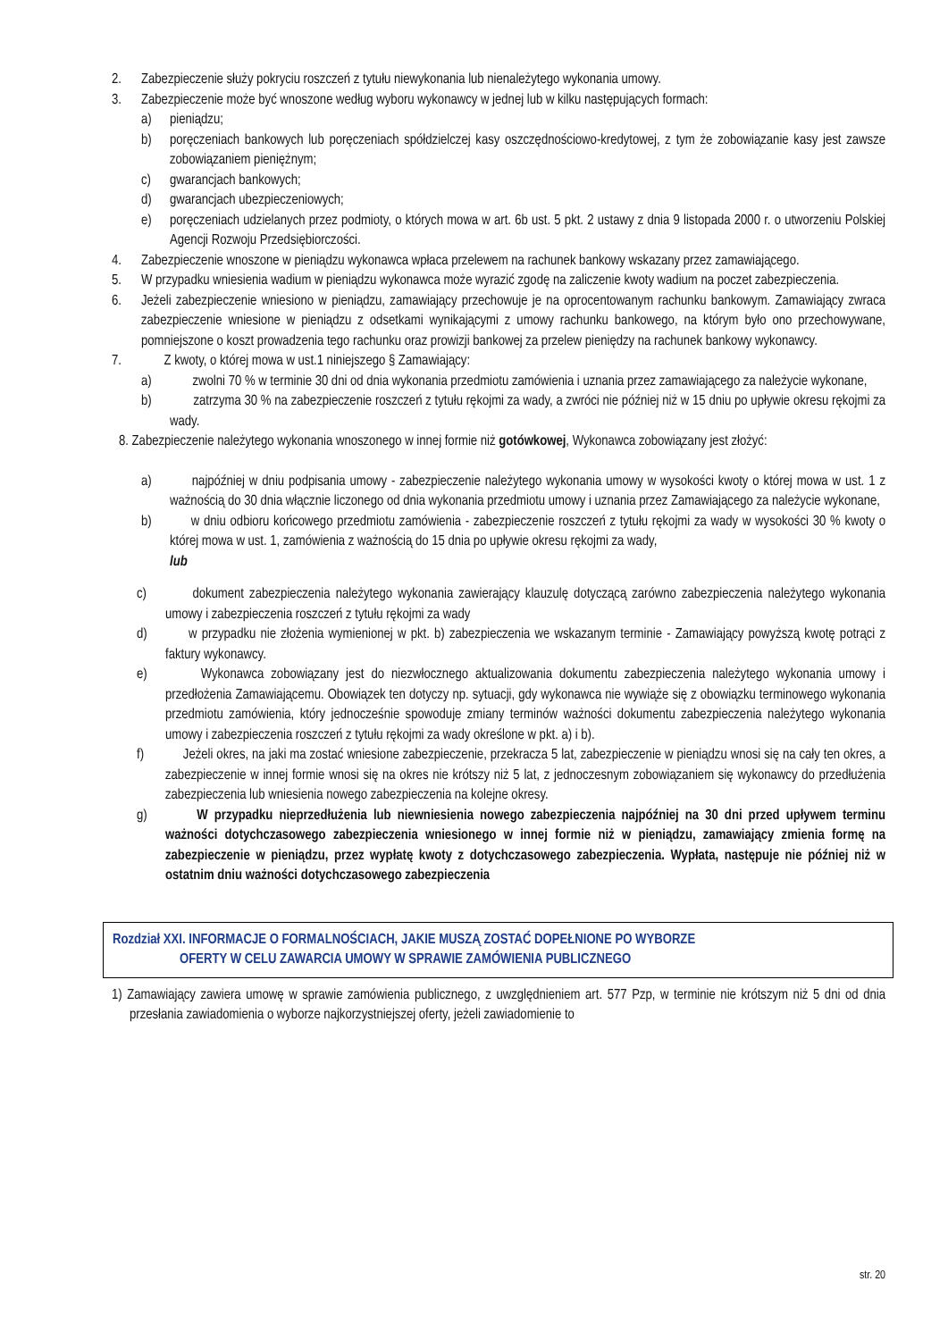2. Zabezpieczenie służy pokryciu roszczeń z tytułu niewykonania lub nienależytego wykonania umowy.
3. Zabezpieczenie może być wnoszone według wyboru wykonawcy w jednej lub w kilku następujących formach:
a) pieniądzu;
b) poręczeniach bankowych lub poręczeniach spółdzielczej kasy oszczędnościowo-kredytowej, z tym że zobowiązanie kasy jest zawsze zobowiązaniem pieniężnym;
c) gwarancjach bankowych;
d) gwarancjach ubezpieczeniowych;
e) poręczeniach udzielanych przez podmioty, o których mowa w art. 6b ust. 5 pkt. 2 ustawy z dnia 9 listopada 2000 r. o utworzeniu Polskiej Agencji Rozwoju Przedsiębiorczości.
4. Zabezpieczenie wnoszone w pieniądzu wykonawca wpłaca przelewem na rachunek bankowy wskazany przez zamawiającego.
5. W przypadku wniesienia wadium w pieniądzu wykonawca może wyrazić zgodę na zaliczenie kwoty wadium na poczet zabezpieczenia.
6. Jeżeli zabezpieczenie wniesiono w pieniądzu, zamawiający przechowuje je na oprocentowanym rachunku bankowym. Zamawiający zwraca zabezpieczenie wniesione w pieniądzu z odsetkami wynikającymi z umowy rachunku bankowego, na którym było ono przechowywane, pomniejszone o koszt prowadzenia tego rachunku oraz prowizji bankowej za przelew pieniędzy na rachunek bankowy wykonawcy.
7. Z kwoty, o której mowa w ust.1 niniejszego § Zamawiający:
a) zwolni 70 % w terminie 30 dni od dnia wykonania przedmiotu zamówienia i uznania przez zamawiającego za należycie wykonane,
b) zatrzyma 30 % na zabezpieczenie roszczeń z tytułu rękojmi za wady, a zwróci nie później niż w 15 dniu po upływie okresu rękojmi za wady.
8. Zabezpieczenie należytego wykonania wnoszonego w innej formie niż gotówkowej, Wykonawca zobowiązany jest złożyć:
a) najpóźniej w dniu podpisania umowy - zabezpieczenie należytego wykonania umowy w wysokości kwoty o której mowa w ust. 1 z ważnością do 30 dnia włącznie liczonego od dnia wykonania przedmiotu umowy i uznania przez Zamawiającego za należycie wykonane,
b) w dniu odbioru końcowego przedmiotu zamówienia - zabezpieczenie roszczeń z tytułu rękojmi za wady w wysokości 30 % kwoty o której mowa w ust. 1, zamówienia z ważnością do 15 dnia po upływie okresu rękojmi za wady,
lub
c) dokument zabezpieczenia należytego wykonania zawierający klauzulę dotyczącą zarówno zabezpieczenia należytego wykonania umowy i zabezpieczenia roszczeń z tytułu rękojmi za wady
d) w przypadku nie złożenia wymienionej w pkt. b) zabezpieczenia we wskazanym terminie - Zamawiający powyższą kwotę potrąci z faktury wykonawcy.
e) Wykonawca zobowiązany jest do niezwłocznego aktualizowania dokumentu zabezpieczenia należytego wykonania umowy i przedłożenia Zamawiającemu. Obowiązek ten dotyczy np. sytuacji, gdy wykonawca nie wywiąże się z obowiązku terminowego wykonania przedmiotu zamówienia, który jednocześnie spowoduje zmiany terminów ważności dokumentu zabezpieczenia należytego wykonania umowy i zabezpieczenia roszczeń z tytułu rękojmi za wady określone w pkt. a) i b).
f) Jeżeli okres, na jaki ma zostać wniesione zabezpieczenie, przekracza 5 lat, zabezpieczenie w pieniądzu wnosi się na cały ten okres, a zabezpieczenie w innej formie wnosi się na okres nie krótszy niż 5 lat, z jednoczesnym zobowiązaniem się wykonawcy do przedłużenia zabezpieczenia lub wniesienia nowego zabezpieczenia na kolejne okresy.
g) W przypadku nieprzedłużenia lub niewniesienia nowego zabezpieczenia najpóźniej na 30 dni przed upływem terminu ważności dotychczasowego zabezpieczenia wniesionego w innej formie niż w pieniądzu, zamawiający zmienia formę na zabezpieczenie w pieniądzu, przez wypłatę kwoty z dotychczasowego zabezpieczenia. Wypłata, następuje nie później niż w ostatnim dniu ważności dotychczasowego zabezpieczenia
Rozdział XXI. INFORMACJE O FORMALNOŚCIACH, JAKIE MUSZĄ ZOSTAĆ DOPEŁNIONE PO WYBORZE
OFERTY W CELU ZAWARCIA UMOWY W SPRAWIE ZAMÓWIENIA PUBLICZNEGO
1) Zamawiający zawiera umowę w sprawie zamówienia publicznego, z uwzględnieniem art. 577 Pzp, w terminie nie krótszym niż 5 dni od dnia przesłania zawiadomienia o wyborze najkorzystniejszej oferty, jeżeli zawiadomienie to
str. 20